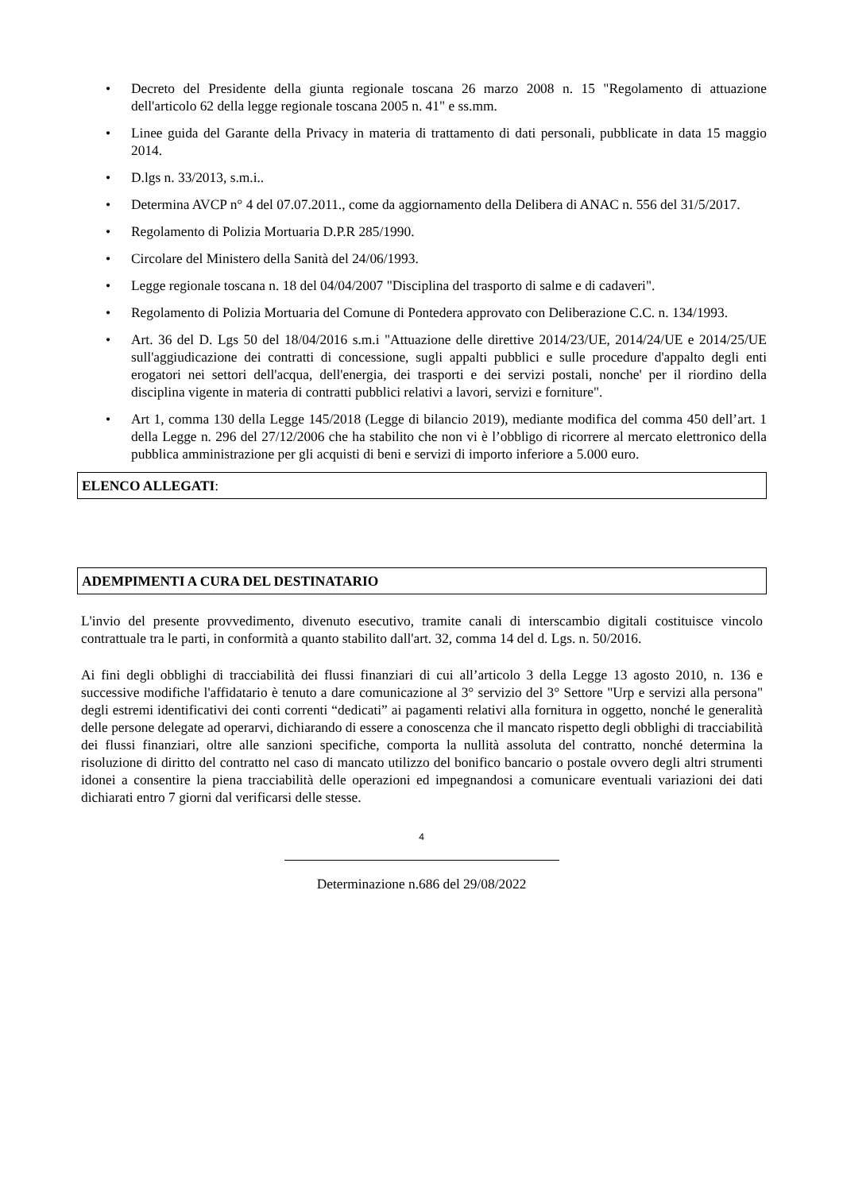• Decreto del Presidente della giunta regionale toscana 26 marzo 2008 n. 15 "Regolamento di attuazione dell'articolo 62 della legge regionale toscana 2005 n. 41" e ss.mm.
• Linee guida del Garante della Privacy in materia di trattamento di dati personali, pubblicate in data 15 maggio 2014.
• D.lgs n. 33/2013, s.m.i..
• Determina AVCP n° 4 del 07.07.2011., come da aggiornamento della Delibera di ANAC n. 556 del 31/5/2017.
• Regolamento di Polizia Mortuaria D.P.R 285/1990.
• Circolare del Ministero della Sanità del 24/06/1993.
• Legge regionale toscana n. 18 del 04/04/2007 "Disciplina del trasporto di salme e di cadaveri".
• Regolamento di Polizia Mortuaria del Comune di Pontedera approvato con Deliberazione C.C. n. 134/1993.
• Art. 36 del D. Lgs 50 del 18/04/2016 s.m.i "Attuazione delle direttive 2014/23/UE, 2014/24/UE e 2014/25/UE sull'aggiudicazione dei contratti di concessione, sugli appalti pubblici e sulle procedure d'appalto degli enti erogatori nei settori dell'acqua, dell'energia, dei trasporti e dei servizi postali, nonche' per il riordino della disciplina vigente in materia di contratti pubblici relativi a lavori, servizi e forniture".
• Art 1, comma 130 della Legge 145/2018 (Legge di bilancio 2019), mediante modifica del comma 450 dell’art. 1 della Legge n. 296 del 27/12/2006 che ha stabilito che non vi è l’obbligo di ricorrere al mercato elettronico della pubblica amministrazione per gli acquisti di beni e servizi di importo inferiore a 5.000 euro.
ELENCO ALLEGATI:
ADEMPIMENTI A CURA DEL DESTINATARIO
L'invio del presente provvedimento, divenuto esecutivo, tramite canali di interscambio digitali costituisce vincolo contrattuale tra le parti, in conformità a quanto stabilito dall'art. 32, comma 14 del d. Lgs. n. 50/2016.
Ai fini degli obblighi di tracciabilità dei flussi finanziari di cui all’articolo 3 della Legge 13 agosto 2010, n. 136 e successive modifiche l'affidatario è tenuto a dare comunicazione al 3° servizio del 3° Settore "Urp e servizi alla persona" degli estremi identificativi dei conti correnti “dedicati” ai pagamenti relativi alla fornitura in oggetto, nonché le generalità delle persone delegate ad operarvi, dichiarando di essere a conoscenza che il mancato rispetto degli obblighi di tracciabilità dei flussi finanziari, oltre alle sanzioni specifiche, comporta la nullità assoluta del contratto, nonché determina la risoluzione di diritto del contratto nel caso di mancato utilizzo del bonifico bancario o postale ovvero degli altri strumenti idonei a consentire la piena tracciabilità delle operazioni ed impegnandosi a comunicare eventuali variazioni dei dati dichiarati entro 7 giorni dal verificarsi delle stesse.
4
Determinazione n.686 del 29/08/2022